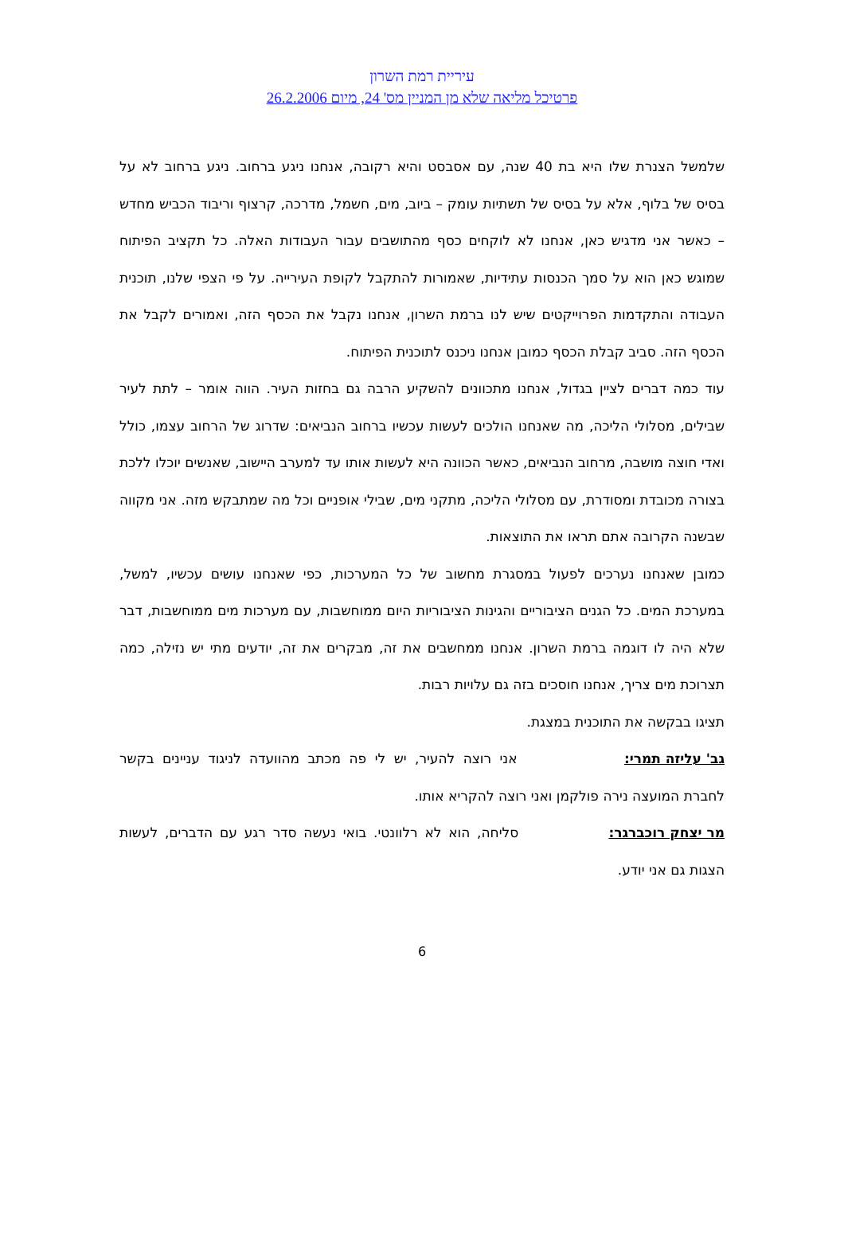עיריית רמת השרון
פרטיכל מליאה שלא מן המניין מס' 24, מיום 26.2.2006
שלמשל הצנרת שלו היא בת 40 שנה, עם אסבסט והיא רקובה, אנחנו ניגע ברחוב. ניגע ברחוב לא על בסיס של בלוף, אלא על בסיס של תשתיות עומק – ביוב, מים, חשמל, מדרכה, קרצוף וריבוד הכביש מחדש – כאשר אני מדגיש כאן, אנחנו לא לוקחים כסף מהתושבים עבור העבודות האלה. כל תקציב הפיתוח שמוגש כאן הוא על סמך הכנסות עתידיות, שאמורות להתקבל לקופת העירייה. על פי הצפי שלנו, תוכנית העבודה והתקדמות הפרוייקטים שיש לנו ברמת השרון, אנחנו נקבל את הכסף הזה, ואמורים לקבל את הכסף הזה. סביב קבלת הכסף כמובן אנחנו ניכנס לתוכנית הפיתוח.
עוד כמה דברים לציין בגדול, אנחנו מתכוונים להשקיע הרבה גם בחזות העיר. הווה אומר – לתת לעיר שבילים, מסלולי הליכה, מה שאנחנו הולכים לעשות עכשיו ברחוב הנביאים: שדרוג של הרחוב עצמו, כולל ואדי חוצה מושבה, מרחוב הנביאים, כאשר הכוונה היא לעשות אותו עד למערב היישוב, שאנשים יוכלו ללכת בצורה מכובדת ומסודרת, עם מסלולי הליכה, מתקני מים, שבילי אופניים וכל מה שמתבקש מזה. אני מקווה שבשנה הקרובה אתם תראו את התוצאות.
כמובן שאנחנו נערכים לפעול במסגרת מחשוב של כל המערכות, כפי שאנחנו עושים עכשיו, למשל, במערכת המים. כל הגנים הציבוריים והגינות הציבוריות היום ממוחשבות, עם מערכות מים ממוחשבות, דבר שלא היה לו דוגמה ברמת השרון. אנחנו ממחשבים את זה, מבקרים את זה, יודעים מתי יש נזילה, כמה תצרוכת מים צריך, אנחנו חוסכים בזה גם עלויות רבות.
תציגו בבקשה את התוכנית במצגת.
גב' עליזה תמרי: אני רוצה להעיר, יש לי פה מכתב מהוועדה לניגוד עניינים בקשר לחברת המועצה נירה פולקמן ואני רוצה להקריא אותו.
מר יצחק רוכברגר: סליחה, הוא לא רלוונטי. בואי נעשה סדר רגע עם הדברים, לעשות הצגות גם אני יודע.
6